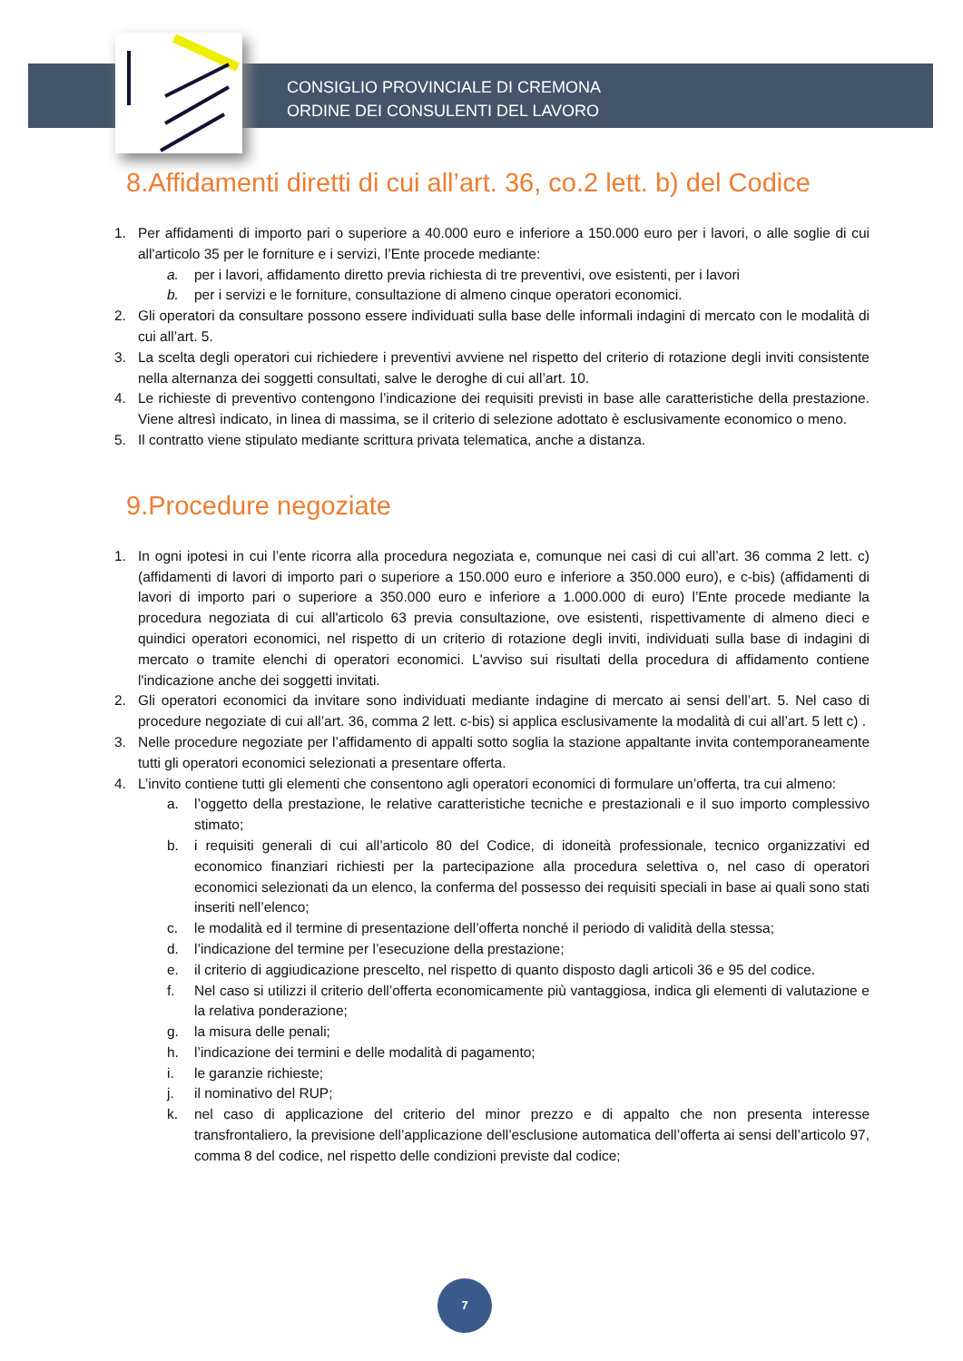CONSIGLIO PROVINCIALE DI CREMONA
ORDINE DEI CONSULENTI DEL LAVORO
8.Affidamenti diretti di cui all’art. 36, co.2 lett. b) del Codice
1. Per affidamenti di importo pari o superiore a 40.000 euro e inferiore a 150.000 euro per i lavori, o alle soglie di cui all'articolo 35 per le forniture e i servizi, l’Ente procede mediante:
a. per i lavori, affidamento diretto previa richiesta di tre preventivi, ove esistenti, per i lavori
b. per i servizi e le forniture, consultazione di almeno cinque operatori economici.
2. Gli operatori da consultare possono essere individuati sulla base delle informali indagini di mercato con le modalità di cui all’art. 5.
3. La scelta degli operatori cui richiedere i preventivi avviene nel rispetto del criterio di rotazione degli inviti consistente nella alternanza dei soggetti consultati, salve le deroghe di cui all’art. 10.
4. Le richieste di preventivo contengono l’indicazione dei requisiti previsti in base alle caratteristiche della prestazione. Viene altresì indicato, in linea di massima, se il criterio di selezione adottato è esclusivamente economico o meno.
5. Il contratto viene stipulato mediante scrittura privata telematica, anche a distanza.
9.Procedure negoziate
1. In ogni ipotesi in cui l’ente ricorra alla procedura negoziata e, comunque nei casi di cui all’art. 36 comma 2 lett. c) (affidamenti di lavori di importo pari o superiore a 150.000 euro e inferiore a 350.000 euro), e c-bis) (affidamenti di lavori di importo pari o superiore a 350.000 euro e inferiore a 1.000.000 di euro) l’Ente procede mediante la procedura negoziata di cui all'articolo 63 previa consultazione, ove esistenti, rispettivamente di almeno dieci e quindici operatori economici, nel rispetto di un criterio di rotazione degli inviti, individuati sulla base di indagini di mercato o tramite elenchi di operatori economici. L'avviso sui risultati della procedura di affidamento contiene l'indicazione anche dei soggetti invitati.
2. Gli operatori economici da invitare sono individuati mediante indagine di mercato ai sensi dell’art. 5. Nel caso di procedure negoziate di cui all’art. 36, comma 2 lett. c-bis) si applica esclusivamente la modalità di cui all’art. 5 lett c) .
3. Nelle procedure negoziate per l’affidamento di appalti sotto soglia la stazione appaltante invita contemporaneamente tutti gli operatori economici selezionati a presentare offerta.
4. L’invito contiene tutti gli elementi che consentono agli operatori economici di formulare un’offerta, tra cui almeno:
a. l’oggetto della prestazione, le relative caratteristiche tecniche e prestazionali e il suo importo complessivo stimato;
b. i requisiti generali di cui all’articolo 80 del Codice, di idoneità professionale, tecnico organizzativi ed economico finanziari richiesti per la partecipazione alla procedura selettiva o, nel caso di operatori economici selezionati da un elenco, la conferma del possesso dei requisiti speciali in base ai quali sono stati inseriti nell’elenco;
c. le modalità ed il termine di presentazione dell’offerta nonché il periodo di validità della stessa;
d. l’indicazione del termine per l’esecuzione della prestazione;
e. il criterio di aggiudicazione prescelto, nel rispetto di quanto disposto dagli articoli 36 e 95 del codice.
f. Nel caso si utilizzi il criterio dell’offerta economicamente più vantaggiosa, indica gli elementi di valutazione e la relativa ponderazione;
g. la misura delle penali;
h. l’indicazione dei termini e delle modalità di pagamento;
i. le garanzie richieste;
j. il nominativo del RUP;
k. nel caso di applicazione del criterio del minor prezzo e di appalto che non presenta interesse transfrontaliero, la previsione dell’applicazione dell’esclusione automatica dell’offerta ai sensi dell’articolo 97, comma 8 del codice, nel rispetto delle condizioni previste dal codice;
7